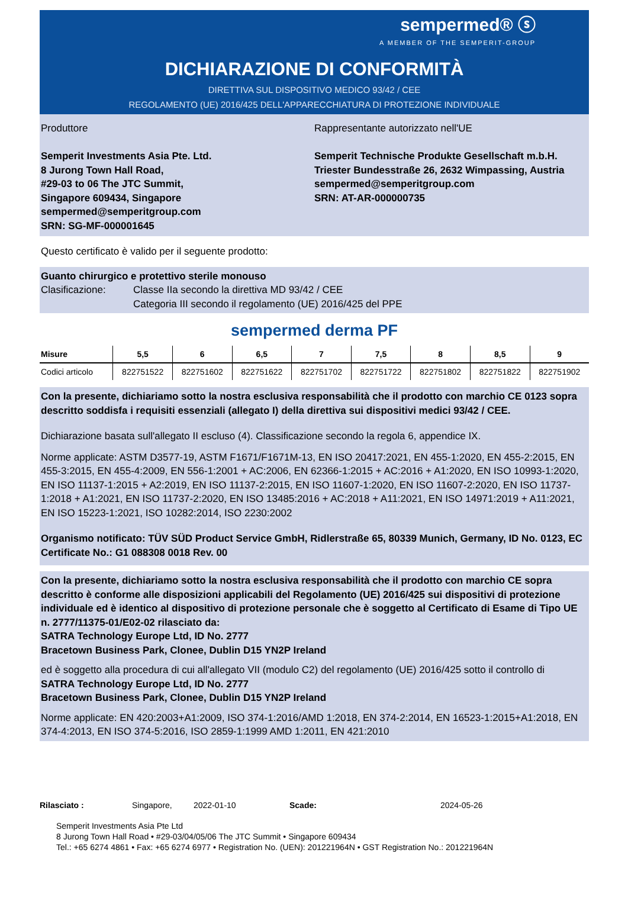sempermed® ⓢ
A MEMBER OF THE SEMPERIT-GROUP
DICHIARAZIONE DI CONFORMITÀ
DIRETTIVA SUL DISPOSITIVO MEDICO 93/42 / CEE
REGOLAMENTO (UE) 2016/425 DELL'APPARECCHIATURA DI PROTEZIONE INDIVIDUALE
Produttore
Semperit Investments Asia Pte. Ltd.
8 Jurong Town Hall Road,
#29-03 to 06 The JTC Summit,
Singapore 609434, Singapore
sempermed@semperitgroup.com
SRN: SG-MF-000001645
Rappresentante autorizzato nell'UE
Semperit Technische Produkte Gesellschaft m.b.H.
Triester Bundesstraße 26, 2632 Wimpassing, Austria
sempermed@semperitgroup.com
SRN: AT-AR-000000735
Questo certificato è valido per il seguente prodotto:
Guanto chirurgico e protettivo sterile monouso
Clasificazione: Classe IIa secondo la direttiva MD 93/42 / CEE
Categoria III secondo il regolamento (UE) 2016/425 del PPE
sempermed derma PF
| Misure | 5,5 | 6 | 6,5 | 7 | 7,5 | 8 | 8,5 | 9 |
| --- | --- | --- | --- | --- | --- | --- | --- | --- |
| Codici articolo | 822751522 | 822751602 | 822751622 | 822751702 | 822751722 | 822751802 | 822751822 | 822751902 |
Con la presente, dichiariamo sotto la nostra esclusiva responsabilità che il prodotto con marchio CE 0123 sopra descritto soddisfa i requisiti essenziali (allegato I) della direttiva sui dispositivi medici 93/42 / CEE.
Dichiarazione basata sull'allegato II escluso (4). Classificazione secondo la regola 6, appendice IX.
Norme applicate: ASTM D3577-19, ASTM F1671/F1671M-13, EN ISO 20417:2021, EN 455-1:2020, EN 455-2:2015, EN 455-3:2015, EN 455-4:2009, EN 556-1:2001 + AC:2006, EN 62366-1:2015 + AC:2016 + A1:2020, EN ISO 10993-1:2020, EN ISO 11137-1:2015 + A2:2019, EN ISO 11137-2:2015, EN ISO 11607-1:2020, EN ISO 11607-2:2020, EN ISO 11737-1:2018 + A1:2021, EN ISO 11737-2:2020, EN ISO 13485:2016 + AC:2018 + A11:2021, EN ISO 14971:2019 + A11:2021, EN ISO 15223-1:2021, ISO 10282:2014, ISO 2230:2002
Organismo notificato: TÜV SÜD Product Service GmbH, Ridlerstraße 65, 80339 Munich, Germany, ID No. 0123, EC Certificate No.: G1 088308 0018 Rev. 00
Con la presente, dichiariamo sotto la nostra esclusiva responsabilità che il prodotto con marchio CE sopra descritto è conforme alle disposizioni applicabili del Regolamento (UE) 2016/425 sui dispositivi di protezione individuale ed è identico al dispositivo di protezione personale che è soggetto al Certificato di Esame di Tipo UE n. 2777/11375-01/E02-02 rilasciato da:
SATRA Technology Europe Ltd, ID No. 2777
Bracetown Business Park, Clonee, Dublin D15 YN2P Ireland
ed è soggetto alla procedura di cui all'allegato VII (modulo C2) del regolamento (UE) 2016/425 sotto il controllo di
SATRA Technology Europe Ltd, ID No. 2777
Bracetown Business Park, Clonee, Dublin D15 YN2P Ireland
Norme applicate: EN 420:2003+A1:2009, ISO 374-1:2016/AMD 1:2018, EN 374-2:2014, EN 16523-1:2015+A1:2018, EN 374-4:2013, EN ISO 374-5:2016, ISO 2859-1:1999 AMD 1:2011, EN 421:2010
Rilasciato : Singapore, 2022-01-10 Scade: 2024-05-26
Semperit Investments Asia Pte Ltd
8 Jurong Town Hall Road • #29-03/04/05/06 The JTC Summit • Singapore 609434
Tel.: +65 6274 4861 • Fax: +65 6274 6977 • Registration No. (UEN): 201221964N • GST Registration No.: 201221964N